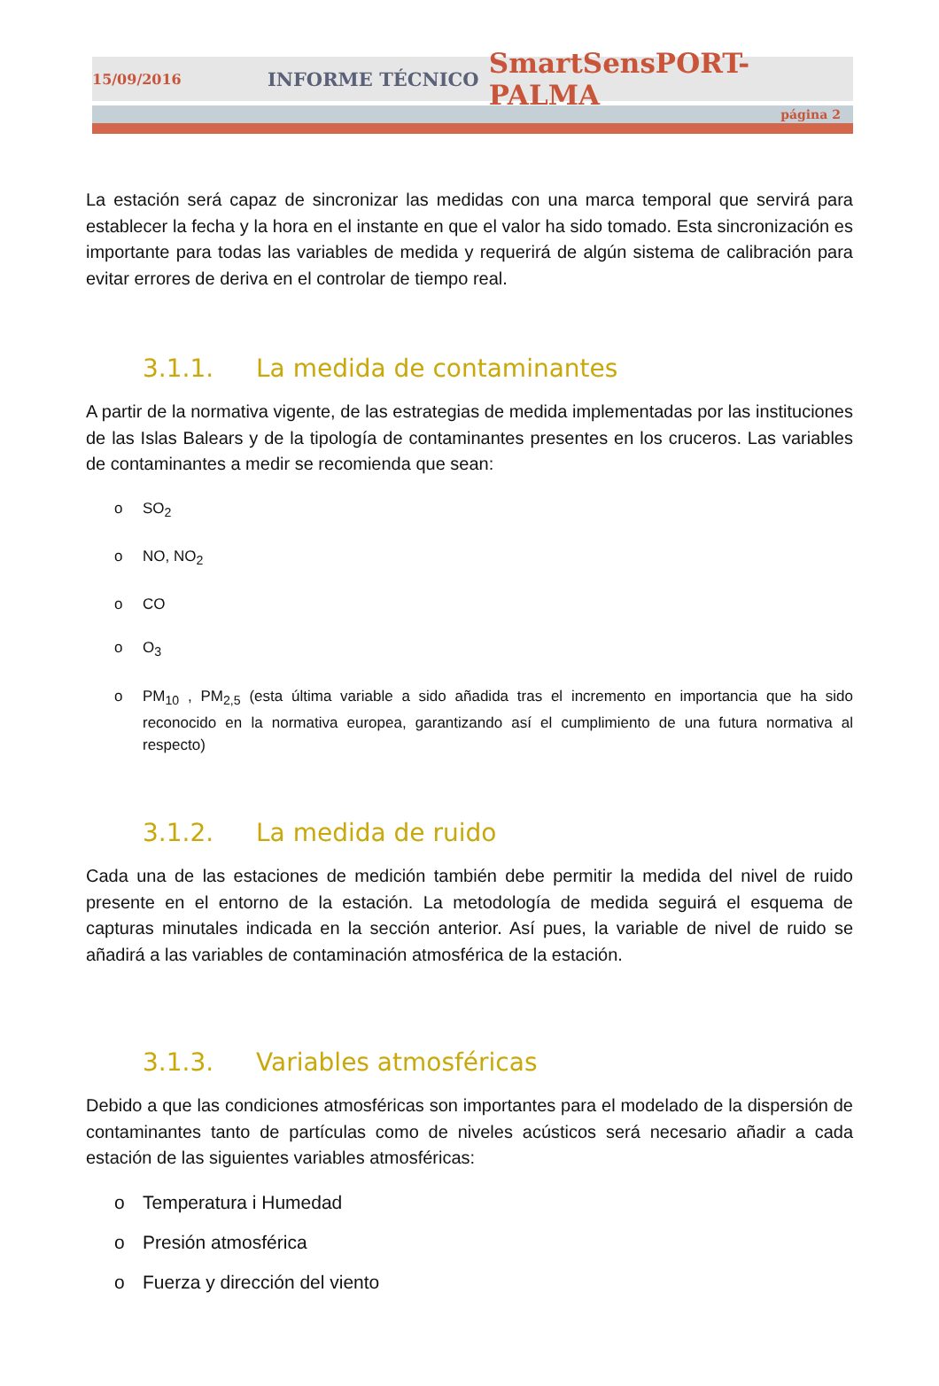15/09/2016 INFORME TÉCNICO SmartSensPORT-PALMA
página 2
La estación será capaz de sincronizar las medidas con una marca temporal que servirá para establecer la fecha y la hora en el instante en que el valor ha sido tomado. Esta sincronización es importante para todas las variables de medida y requerirá de algún sistema de calibración para evitar errores de deriva en el controlar de tiempo real.
3.1.1. La medida de contaminantes
A partir de la normativa vigente, de las estrategias de medida implementadas por las instituciones de las Islas Balears y de la tipología de contaminantes presentes en los cruceros. Las variables de contaminantes a medir se recomienda que sean:
o SO<sub>2</sub>
o NO, NO<sub>2</sub>
o CO
o O<sub>3</sub>
o PM<sub>10</sub> , PM<sub>2,5</sub> (esta última variable a sido añadida tras el incremento en importancia que ha sido reconocido en la normativa europea, garantizando así el cumplimiento de una futura normativa al respecto)
3.1.2. La medida de ruido
Cada una de las estaciones de medición también debe permitir la medida del nivel de ruido presente en el entorno de la estación. La metodología de medida seguirá el esquema de capturas minutales indicada en la sección anterior. Así pues, la variable de nivel de ruido se añadirá a las variables de contaminación atmosférica de la estación.
3.1.3. Variables atmosféricas
Debido a que las condiciones atmosféricas son importantes para el modelado de la dispersión de contaminantes tanto de partículas como de niveles acústicos será necesario añadir a cada estación de las siguientes variables atmosféricas:
o Temperatura i Humedad
o Presión atmosférica
o Fuerza y dirección del viento